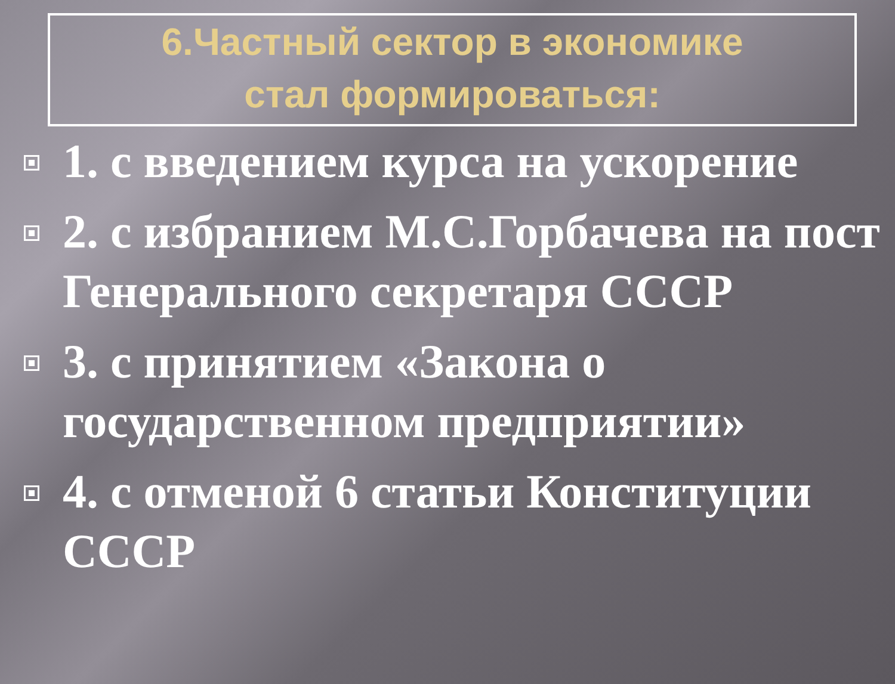6.Частный сектор в экономике
стал формироваться:
1. с введением курса на ускорение
2. с избранием М.С.Горбачева на пост Генерального секретаря СССР
3. с принятием «Закона о государственном предприятии»
4. с отменой 6 статьи Конституции СССР